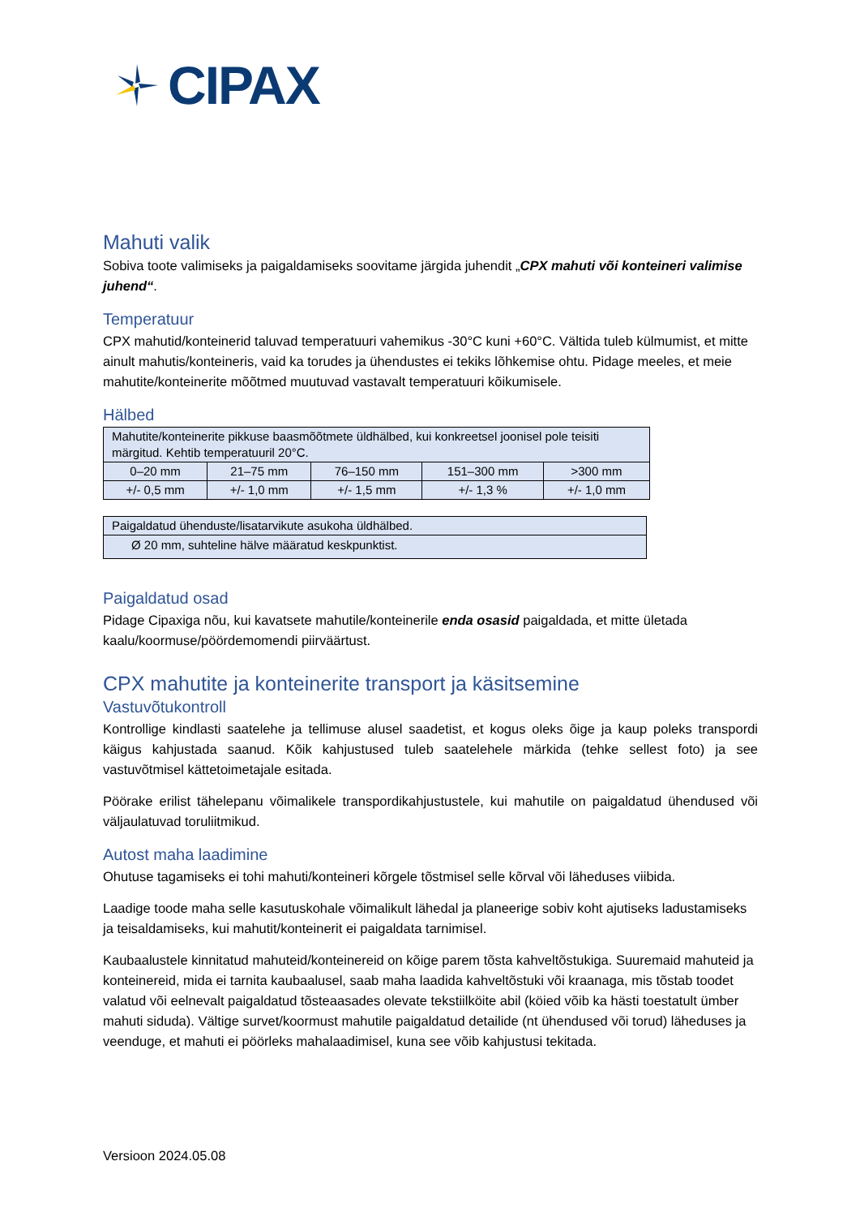CIPAX
Mahuti valik
Sobiva toote valimiseks ja paigaldamiseks soovitame järgida juhendit „CPX mahuti või konteineri valimise juhend“.
Temperatuur
CPX mahutid/konteinerid taluvad temperatuuri vahemikus -30°C kuni +60°C. Vältida tuleb külmumist, et mitte ainult mahutis/konteineris, vaid ka torudes ja ühendustes ei tekiks lõhkemise ohtu. Pidage meeles, et meie mahutite/konteinerite mõõtmed muutuvad vastavalt temperatuuri kõikumisele.
Hälbed
| Mahutite/konteinerite pikkuse baasmõõtmete üldhälbed, kui konkreetsel joonisel pole teisiti märgitud. Kehtib temperatuuril 20°C. | | | | |
| 0–20 mm | 21–75 mm | 76–150 mm | 151–300 mm | >300 mm |
| +/- 0,5 mm | +/- 1,0 mm | +/- 1,5 mm | +/- 1,3 % | +/- 1,0 mm |
| Paigaldatud ühenduste/lisatarvikute asukoha üldhälbed. |
| Ø 20 mm, suhteline hälve määratud keskpunktist. |
Paigaldatud osad
Pidage Cipaxiga nõu, kui kavatsete mahutile/konteinerile enda osasid paigaldada, et mitte ületada kaalu/koormuse/pöördemomendi piirväärtust.
CPX mahutite ja konteinerite transport ja käsitsemine
Vastuvõtukontroll
Kontrollige kindlasti saatelehe ja tellimuse alusel saadetist, et kogus oleks õige ja kaup poleks transpordi käigus kahjustada saanud. Kõik kahjustused tuleb saatelehele märkida (tehke sellest foto) ja see vastuvõtmisel kättetoimetajale esitada.
Pöörake erilist tähelepanu võimalikele transpordikahjustustele, kui mahutile on paigaldatud ühendused või väljaulatuvad toruliitmikud.
Autost maha laadimine
Ohutuse tagamiseks ei tohi mahuti/konteineri kõrgele tõstmisel selle kõrval või läheduses viibida.
Laadige toode maha selle kasutuskohale võimalikult lähedal ja planeerige sobiv koht ajutiseks ladustamiseks ja teisaldamiseks, kui mahutit/konteinerit ei paigaldata tarnimisel.
Kaubaalustele kinnitatud mahuteid/konteinereid on kõige parem tõsta kahveltõstukiga. Suuremaid mahuteid ja konteinereid, mida ei tarnita kaubaalusel, saab maha laadida kahveltõstuki või kraanaga, mis tõstab toodet valatud või eelnevalt paigaldatud tõsteaasades olevate tekstiilköite abil (köied võib ka hästi toestatult ümber mahuti siduda). Vältige survet/koormust mahutile paigaldatud detailide (nt ühendused või torud) läheduses ja veenduge, et mahuti ei pöörleks mahalaadimisel, kuna see võib kahjustusi tekitada.
Versioon 2024.05.08